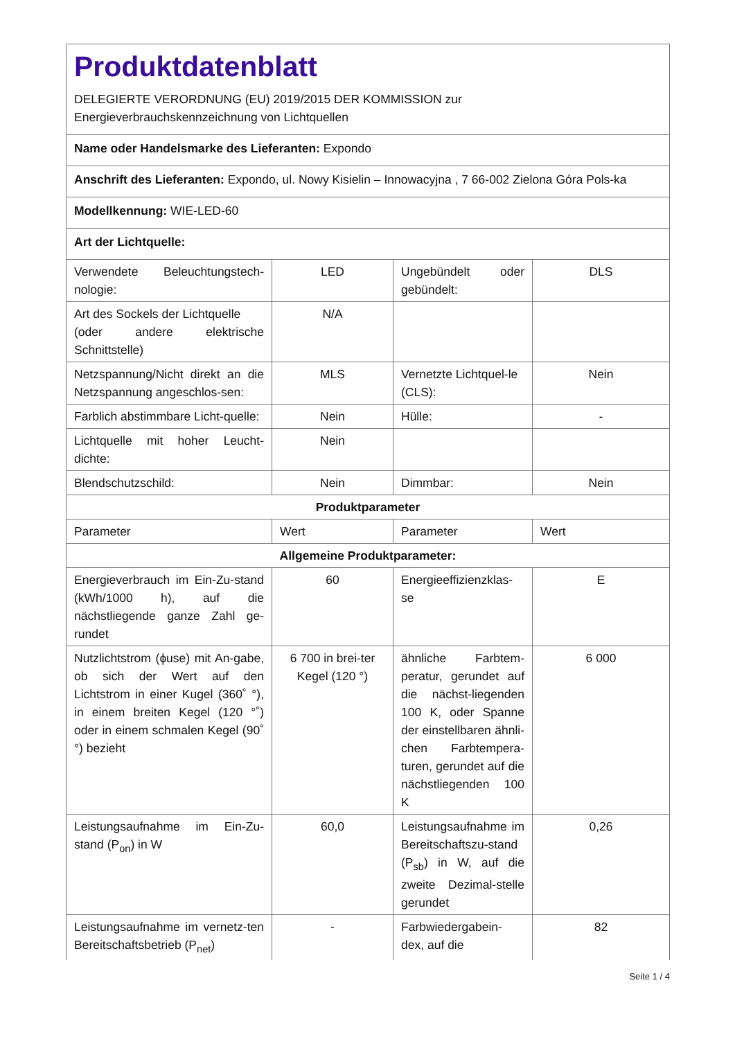| Produktdatenblatt DELEGIERTE VERORDNUNG (EU) 2019/2015 DER KOMMISSION zur Energieverbrauchskennzeichnung von Lichtquellen | | | |
| Name oder Handelsmarke des Lieferanten: Expondo | | | |
| Anschrift des Lieferanten: Expondo, ul. Nowy Kisielin – Innowacyjna , 7 66-002 Zielona Góra Pols-ka | | | |
| Modellkennung: WIE-LED-60 | | | |
| Art der Lichtquelle: | | | |
| Verwendete Beleuchtungstech-nologie: | LED | Ungebündelt oder gebündelt: | DLS |
| Art des Sockels der Lichtquelle (oder andere elektrische Schnittstelle) | N/A | | |
| Netzspannung/Nicht direkt an die Netzspannung angeschlos-sen: | MLS | Vernetzte Lichtquel-le (CLS): | Nein |
| Farblich abstimmbare Licht-quelle: | Nein | Hülle: | - |
| Lichtquelle mit hoher Leucht-dichte: | Nein | | |
| Blendschutzschild: | Nein | Dimmbar: | Nein |
| Produktparameter | | | |
| Parameter | Wert | Parameter | Wert |
| Allgemeine Produktparameter: | | | |
| Energieverbrauch im Ein-Zu-stand (kWh/1000 h), auf die nächstliegende ganze Zahl ge-rundet | 60 | Energieeffizienzklas-se | E |
| Nutzlichtstrom (ɸuse) mit An-gabe, ob sich der Wert auf den Lichtstrom in einer Kugel (360˚ °), in einem breiten Kegel (120 °˚) oder in einem schmalen Kegel (90˚ °) bezieht | 6 700 in brei-ter Kegel (120 °) | ähnliche Farbtem-peratur, gerundet auf die nächst-liegenden 100 K, oder Spanne der einstellbaren ähnli-chen Farbtempera-turen, gerundet auf die nächstliegenden 100 K | 6 000 |
| Leistungsaufnahme im Ein-Zu-stand (P<sub>on</sub>) in W | 60,0 | Leistungsaufnahme im Bereitschaftszu-stand (P<sub>sb</sub>) in W, auf die zweite Dezimal-stelle gerundet | 0,26 |
| Leistungsaufnahme im vernetz-ten Bereitschaftsbetrieb (P<sub>net</sub>) | - | Farbwiedergabein-dex, auf die | 82 |
Seite 1 / 4